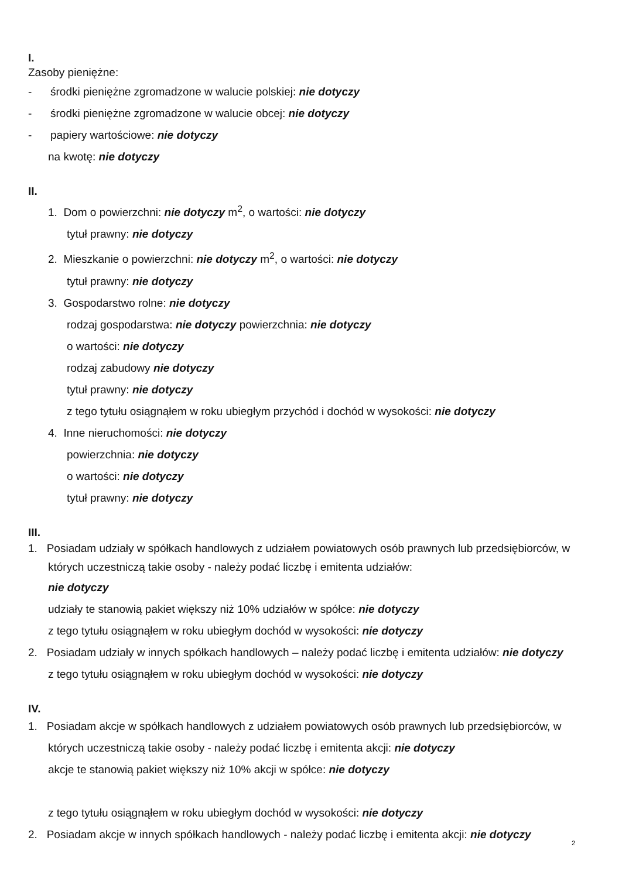I.
Zasoby pieniężne:
- środki pieniężne zgromadzone w walucie polskiej: nie dotyczy
- środki pieniężne zgromadzone w walucie obcej: nie dotyczy
- papiery wartościowe: nie dotyczy
na kwotę: nie dotyczy
II.
1. Dom o powierzchni: nie dotyczy m<sup>2</sup>, o wartości: nie dotyczy
tytuł prawny: nie dotyczy
2. Mieszkanie o powierzchni: nie dotyczy m<sup>2</sup>, o wartości: nie dotyczy
tytuł prawny: nie dotyczy
3. Gospodarstwo rolne: nie dotyczy
rodzaj gospodarstwa: nie dotyczy powierzchnia: nie dotyczy
o wartości: nie dotyczy
rodzaj zabudowy nie dotyczy
tytuł prawny: nie dotyczy
z tego tytułu osiągnąłem w roku ubiegłym przychód i dochód w wysokości: nie dotyczy
4. Inne nieruchomości: nie dotyczy
powierzchnia: nie dotyczy
o wartości: nie dotyczy
tytuł prawny: nie dotyczy
III.
1. Posiadam udziały w spółkach handlowych z udziałem powiatowych osób prawnych lub przedsiębiorców, w których uczestniczą takie osoby - należy podać liczbę i emitenta udziałów:
nie dotyczy
udziały te stanowią pakiet większy niż 10% udziałów w spółce: nie dotyczy
z tego tytułu osiągnąłem w roku ubiegłym dochód w wysokości: nie dotyczy
2. Posiadam udziały w innych spółkach handlowych – należy podać liczbę i emitenta udziałów: nie dotyczy
z tego tytułu osiągnąłem w roku ubiegłym dochód w wysokości: nie dotyczy
IV.
1. Posiadam akcje w spółkach handlowych z udziałem powiatowych osób prawnych lub przedsiębiorców, w których uczestniczą takie osoby - należy podać liczbę i emitenta akcji: nie dotyczy
akcje te stanowią pakiet większy niż 10% akcji w spółce: nie dotyczy
z tego tytułu osiągnąłem w roku ubiegłym dochód w wysokości: nie dotyczy
2. Posiadam akcje w innych spółkach handlowych - należy podać liczbę i emitenta akcji: nie dotyczy
2